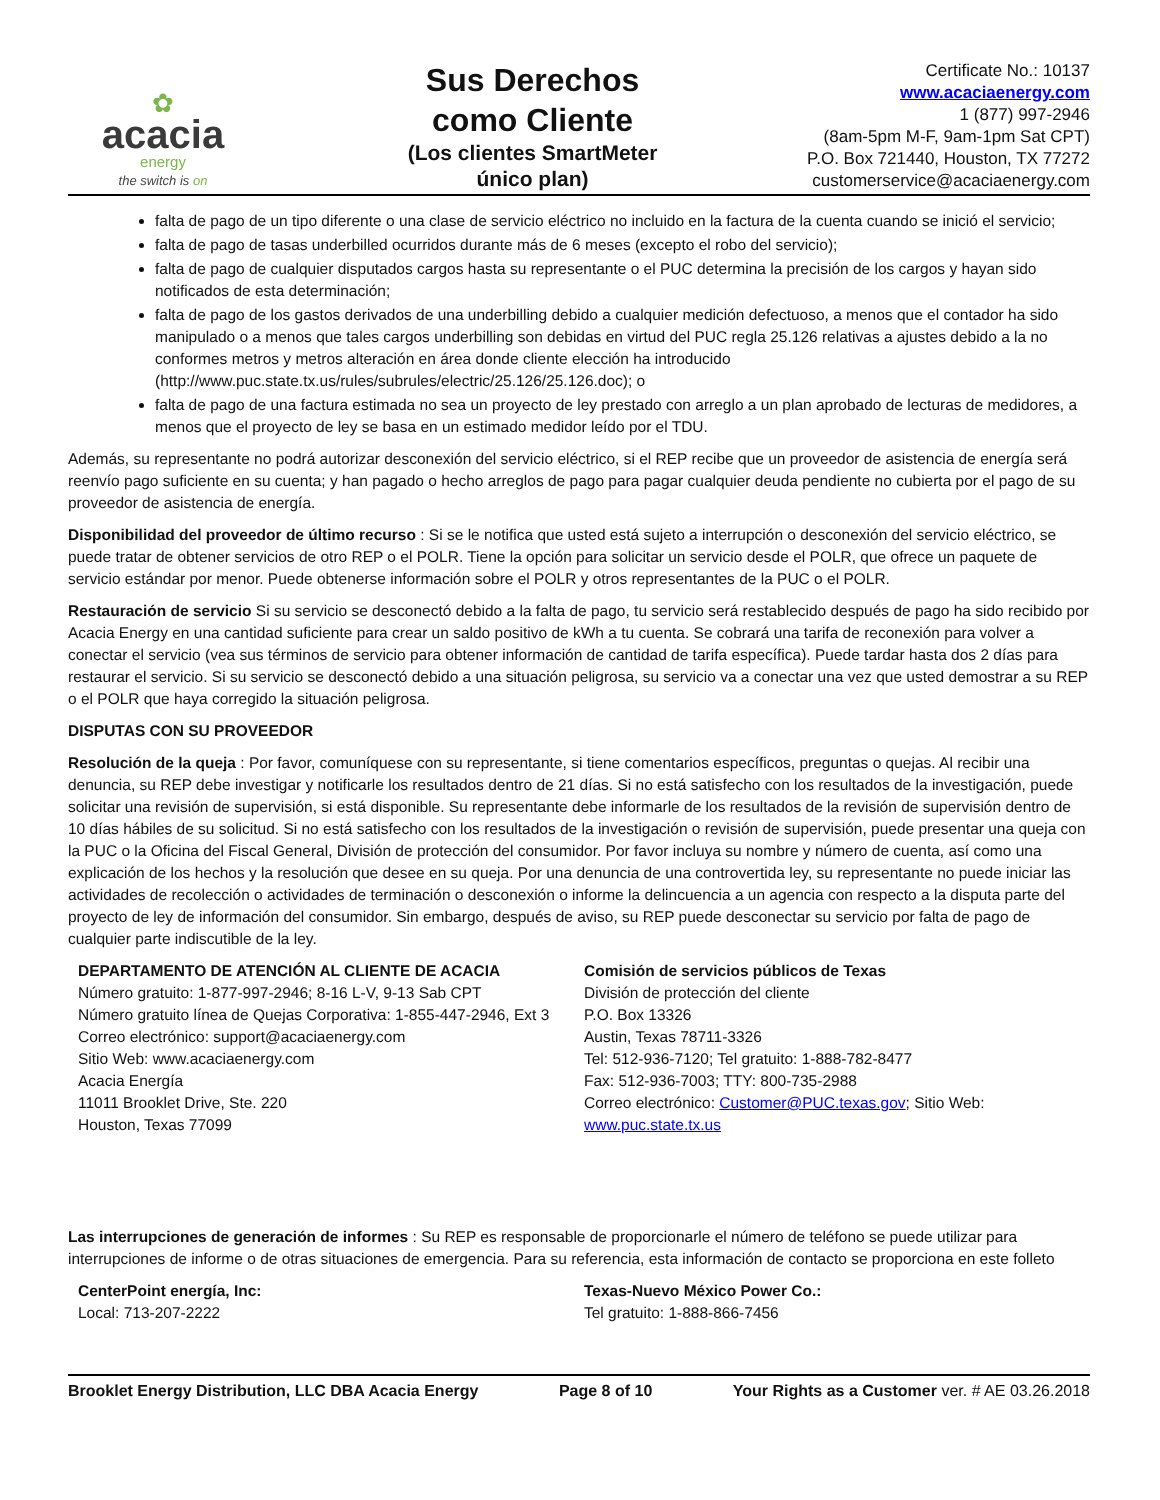✿
acacia
energy
the switch is on
Sus Derechos
como Cliente
(Los clientes SmartMeter
único plan)
Certificate No.: 10137
www.acaciaenergy.com
1 (877) 997-2946
(8am-5pm M-F, 9am-1pm Sat CPT)
P.O. Box 721440, Houston, TX 77272
customerservice@acaciaenergy.com
falta de pago de un tipo diferente o una clase de servicio eléctrico no incluido en la factura de la cuenta cuando se inició el servicio;
falta de pago de tasas underbilled ocurridos durante más de 6 meses (excepto el robo del servicio);
falta de pago de cualquier disputados cargos hasta su representante o el PUC determina la precisión de los cargos y hayan sido notificados de esta determinación;
falta de pago de los gastos derivados de una underbilling debido a cualquier medición defectuoso, a menos que el contador ha sido manipulado o a menos que tales cargos underbilling son debidas en virtud del PUC regla 25.126 relativas a ajustes debido a la no conformes metros y metros alteración en área donde cliente elección ha introducido (http://www.puc.state.tx.us/rules/subrules/electric/25.126/25.126.doc); o
falta de pago de una factura estimada no sea un proyecto de ley prestado con arreglo a un plan aprobado de lecturas de medidores, a menos que el proyecto de ley se basa en un estimado medidor leído por el TDU.
Además, su representante no podrá autorizar desconexión del servicio eléctrico, si el REP recibe que un proveedor de asistencia de energía será reenvío pago suficiente en su cuenta; y han pagado o hecho arreglos de pago para pagar cualquier deuda pendiente no cubierta por el pago de su proveedor de asistencia de energía.
Disponibilidad del proveedor de último recurso : Si se le notifica que usted está sujeto a interrupción o desconexión del servicio eléctrico, se puede tratar de obtener servicios de otro REP o el POLR. Tiene la opción para solicitar un servicio desde el POLR, que ofrece un paquete de servicio estándar por menor. Puede obtenerse información sobre el POLR y otros representantes de la PUC o el POLR.
Restauración de servicio Si su servicio se desconectó debido a la falta de pago, tu servicio será restablecido después de pago ha sido recibido por Acacia Energy en una cantidad suficiente para crear un saldo positivo de kWh a tu cuenta. Se cobrará una tarifa de reconexión para volver a conectar el servicio (vea sus términos de servicio para obtener información de cantidad de tarifa específica). Puede tardar hasta dos 2 días para restaurar el servicio. Si su servicio se desconectó debido a una situación peligrosa, su servicio va a conectar una vez que usted demostrar a su REP o el POLR que haya corregido la situación peligrosa.
DISPUTAS CON SU PROVEEDOR
Resolución de la queja : Por favor, comuníquese con su representante, si tiene comentarios específicos, preguntas o quejas. Al recibir una denuncia, su REP debe investigar y notificarle los resultados dentro de 21 días. Si no está satisfecho con los resultados de la investigación, puede solicitar una revisión de supervisión, si está disponible. Su representante debe informarle de los resultados de la revisión de supervisión dentro de 10 días hábiles de su solicitud. Si no está satisfecho con los resultados de la investigación o revisión de supervisión, puede presentar una queja con la PUC o la Oficina del Fiscal General, División de protección del consumidor. Por favor incluya su nombre y número de cuenta, así como una explicación de los hechos y la resolución que desee en su queja. Por una denuncia de una controvertida ley, su representante no puede iniciar las actividades de recolección o actividades de terminación o desconexión o informe la delincuencia a un agencia con respecto a la disputa parte del proyecto de ley de información del consumidor. Sin embargo, después de aviso, su REP puede desconectar su servicio por falta de pago de cualquier parte indiscutible de la ley.
DEPARTAMENTO DE ATENCIÓN AL CLIENTE DE ACACIA
Número gratuito: 1-877-997-2946; 8-16 L-V, 9-13 Sab CPT
Número gratuito línea de Quejas Corporativa: 1-855-447-2946, Ext 3
Correo electrónico: support@acaciaenergy.com
Sitio Web: www.acaciaenergy.com
Acacia Energía
11011 Brooklet Drive, Ste. 220
Houston, Texas 77099
Comisión de servicios públicos de Texas
División de protección del cliente
P.O. Box 13326
Austin, Texas 78711-3326
Tel: 512-936-7120; Tel gratuito: 1-888-782-8477
Fax: 512-936-7003; TTY: 800-735-2988
Correo electrónico: Customer@PUC.texas.gov; Sitio Web: www.puc.state.tx.us
Las interrupciones de generación de informes : Su REP es responsable de proporcionarle el número de teléfono se puede utilizar para interrupciones de informe o de otras situaciones de emergencia. Para su referencia, esta información de contacto se proporciona en este folleto
CenterPoint energía, Inc:
Local: 713-207-2222
Texas-Nuevo México Power Co.:
Tel gratuito: 1-888-866-7456
Brooklet Energy Distribution, LLC DBA Acacia Energy Page 8 of 10 Your Rights as a Customer ver. # AE 03.26.2018